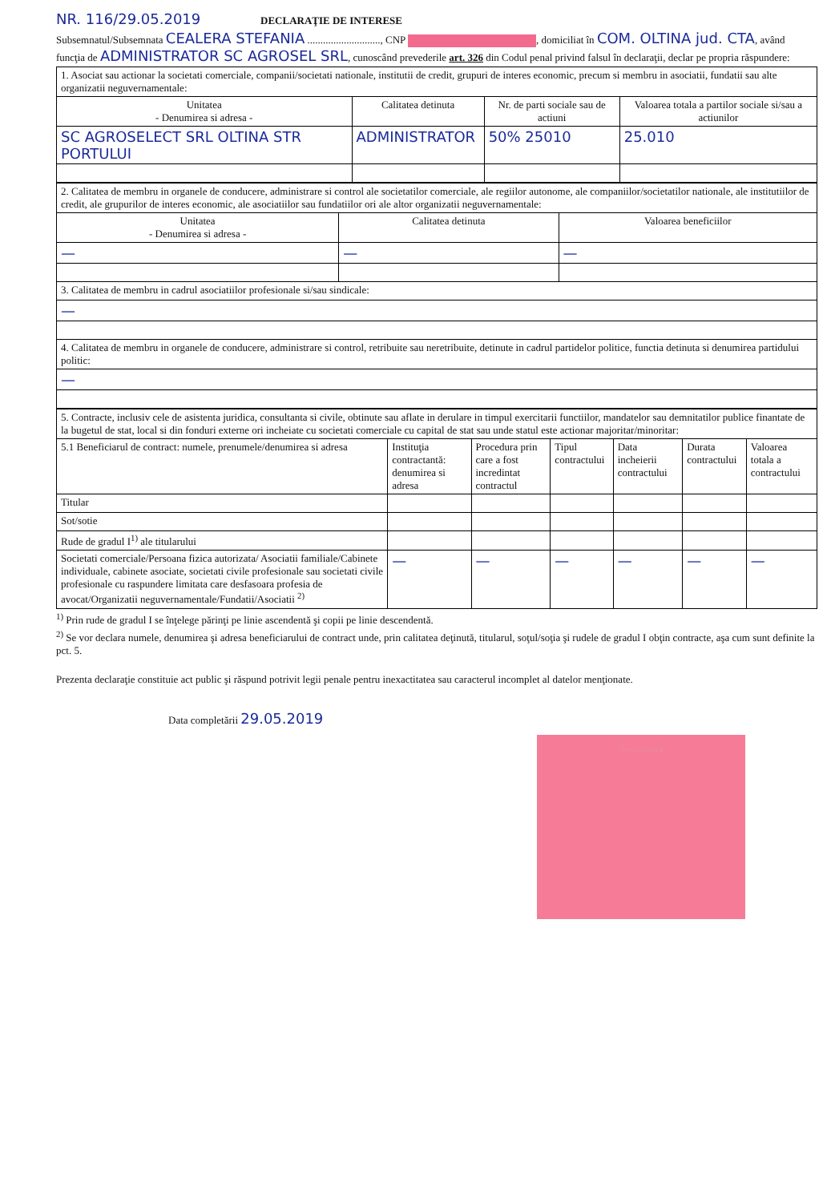NR. 116/29.05.2019 DECLARAŢIE DE INTERESE
Subsemnatul/Subsemnata CEALERA STEFANIA ............................, CNP , domiciliat în COM. OLTINA jud. CTA, având funcţia de ADMINISTRATOR SC AGROSEL SRL, cunoscând prevederile art. 326 din Codul penal privind falsul în declaraţii, declar pe propria răspundere:
| 1. Asociat sau actionar la societati comerciale, companii/societati nationale, institutii de credit, grupuri de interes economic, precum si membru in asociatii, fundatii sau alte organizatii neguvernamentale: | | | |
| Unitatea - Denumirea si adresa - | Calitatea detinuta | Nr. de parti sociale sau de actiuni | Valoarea totala a partilor sociale si/sau a actiunilor |
| SC AGROSELECT SRL OLTINA STR PORTULUI | ADMINISTRATOR | 50% 25010 | 25.010 |
| 2. Calitatea de membru in organele de conducere, administrare si control ale societatilor comerciale, ale regiilor autonome, ale companiilor/societatilor nationale, ale institutiilor de credit, ale grupurilor de interes economic, ale asociatiilor sau fundatiilor ori ale altor organizatii neguvernamentale: | | |
| Unitatea - Denumirea si adresa - | Calitatea detinuta | Valoarea beneficiilor |
| — | — | — |
| 3. Calitatea de membru in cadrul asociatiilor profesionale si/sau sindicale: | | |
| — | | |
| 4. Calitatea de membru in organele de conducere, administrare si control, retribuite sau neretribuite, detinute in cadrul partidelor politice, functia detinuta si denumirea partidului politic: | | |
| — | | |
| 5. Contracte, inclusiv cele de asistenta juridica, consultanta si civile, obtinute sau aflate in derulare in timpul exercitarii functiilor, mandatelor sau demnitatilor publice finantate de la bugetul de stat, local si din fonduri externe ori incheiate cu societati comerciale cu capital de stat sau unde statul este actionar majoritar/minoritar: | | | | | | |
| 5.1 Beneficiarul de contract: numele, prenumele/denumirea si adresa | Instituţia contractantă: denumirea si adresa | Procedura prin care a fost incredintat contractul | Tipul contractului | Data incheierii contractului | Durata contractului | Valoarea totala a contractului |
| Titular | | | | | | |
| Sot/sotie | | | | | | |
| Rude de gradul I<sup>1)</sup> ale titularului | | | | | | |
| Societati comerciale/Persoana fizica autorizata/ Asociatii familiale/Cabinete individuale, cabinete asociate, societati civile profesionale sau societati civile profesionale cu raspundere limitata care desfasoara profesia de avocat/Organizatii neguvernamentale/Fundatii/Asociatii <sup>2)</sup> | — | — | — | — | — | — |
<sup>1)</sup> Prin rude de gradul I se înţelege părinţi pe linie ascendentă şi copii pe linie descendentă.
<sup>2)</sup> Se vor declara numele, denumirea şi adresa beneficiarului de contract unde, prin calitatea deţinută, titularul, soţul/soţia şi rudele de gradul I obţin contracte, aşa cum sunt definite la pct. 5.
Prezenta declaraţie constituie act public şi răspund potrivit legii penale pentru inexactitatea sau caracterul incomplet al datelor menţionate.
Data completării 29.05.2019
Semnătura